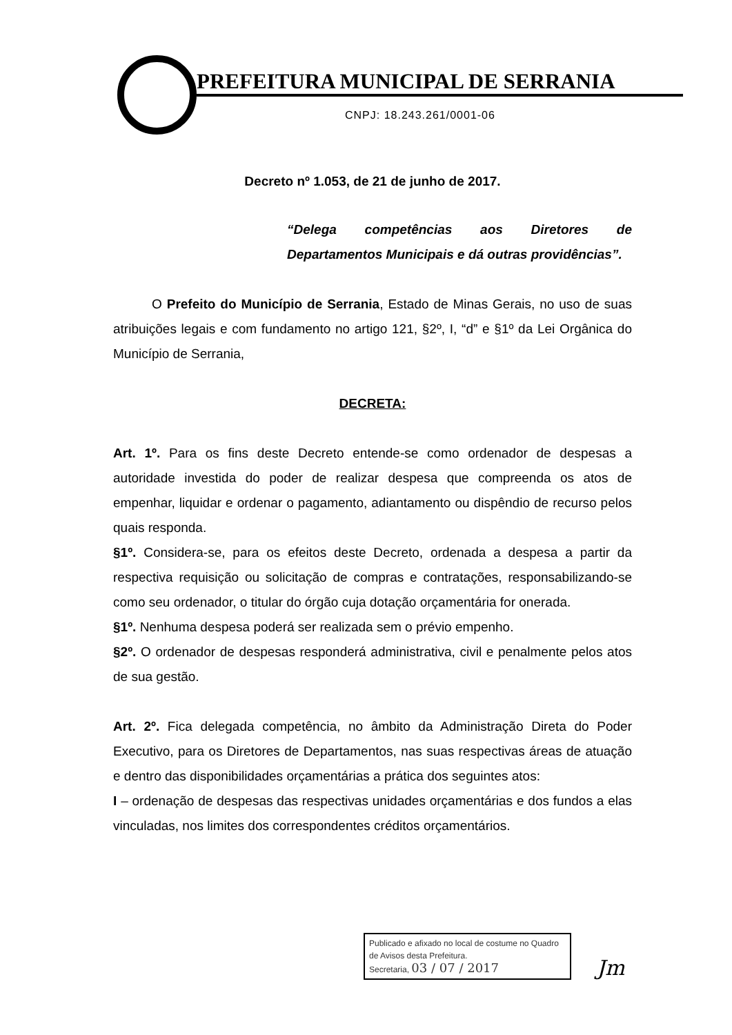PREFEITURA MUNICIPAL DE SERRANIA
CNPJ: 18.243.261/0001-06
Decreto nº 1.053, de 21 de junho de 2017.
“Delega competências aos Diretores de Departamentos Municipais e dá outras providências”.
O Prefeito do Município de Serrania, Estado de Minas Gerais, no uso de suas atribuições legais e com fundamento no artigo 121, §2º, I, “d” e §1º da Lei Orgânica do Município de Serrania,
DECRETA:
Art. 1º. Para os fins deste Decreto entende-se como ordenador de despesas a autoridade investida do poder de realizar despesa que compreenda os atos de empenhar, liquidar e ordenar o pagamento, adiantamento ou dispêndio de recurso pelos quais responda.
§1º. Considera-se, para os efeitos deste Decreto, ordenada a despesa a partir da respectiva requisição ou solicitação de compras e contratações, responsabilizando-se como seu ordenador, o titular do órgão cuja dotação orçamentária for onerada.
§1º. Nenhuma despesa poderá ser realizada sem o prévio empenho.
§2º. O ordenador de despesas responderá administrativa, civil e penalmente pelos atos de sua gestão.
Art. 2º. Fica delegada competência, no âmbito da Administração Direta do Poder Executivo, para os Diretores de Departamentos, nas suas respectivas áreas de atuação e dentro das disponibilidades orçamentárias a prática dos seguintes atos:
I – ordenação de despesas das respectivas unidades orçamentárias e dos fundos a elas vinculadas, nos limites dos correspondentes créditos orçamentários.
Publicado e afixado no local de costume no Quadro de Avisos desta Prefeitura.
Secretaria, 03 / 07 / 2017
Jm